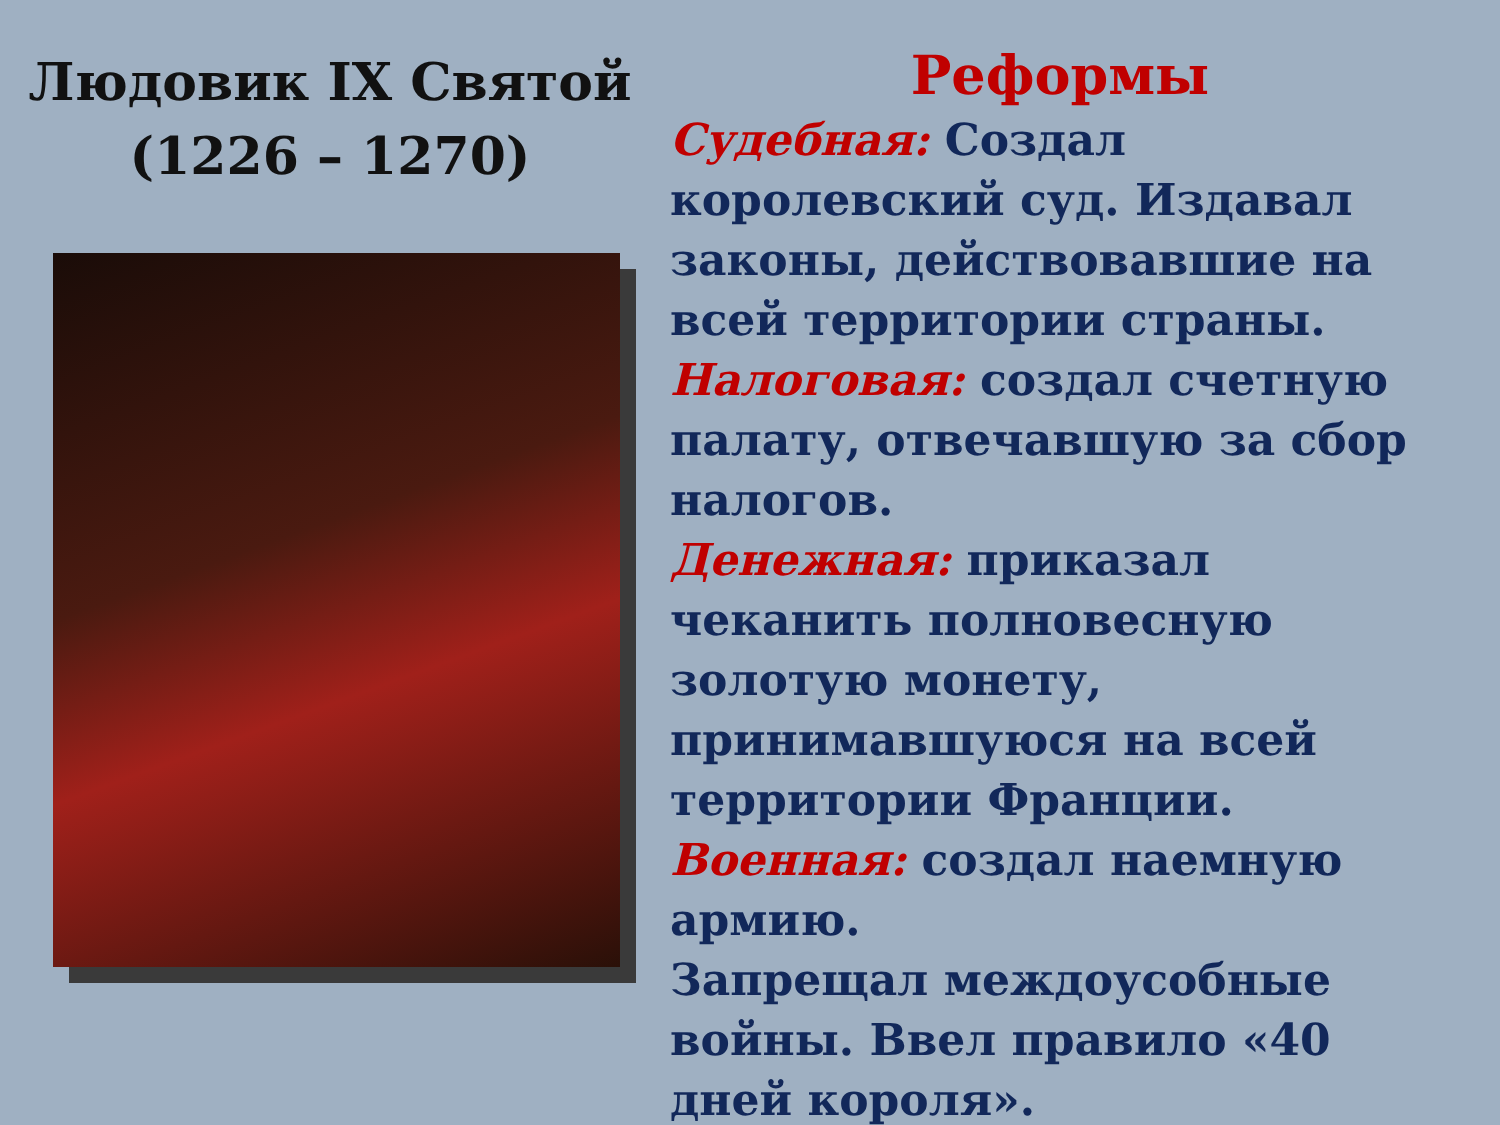Людовик IX Святой
(1226 – 1270)
Реформы
Судебная: Создал королевский суд. Издавал законы, действовавшие на всей территории страны.
Налоговая: создал счетную палату, отвечавшую за сбор налогов.
Денежная: приказал чеканить полновесную золотую монету, принимавшуюся на всей территории Франции.
Военная: создал наемную армию.
Запрещал междоусобные войны. Ввел правило «40 дней короля».